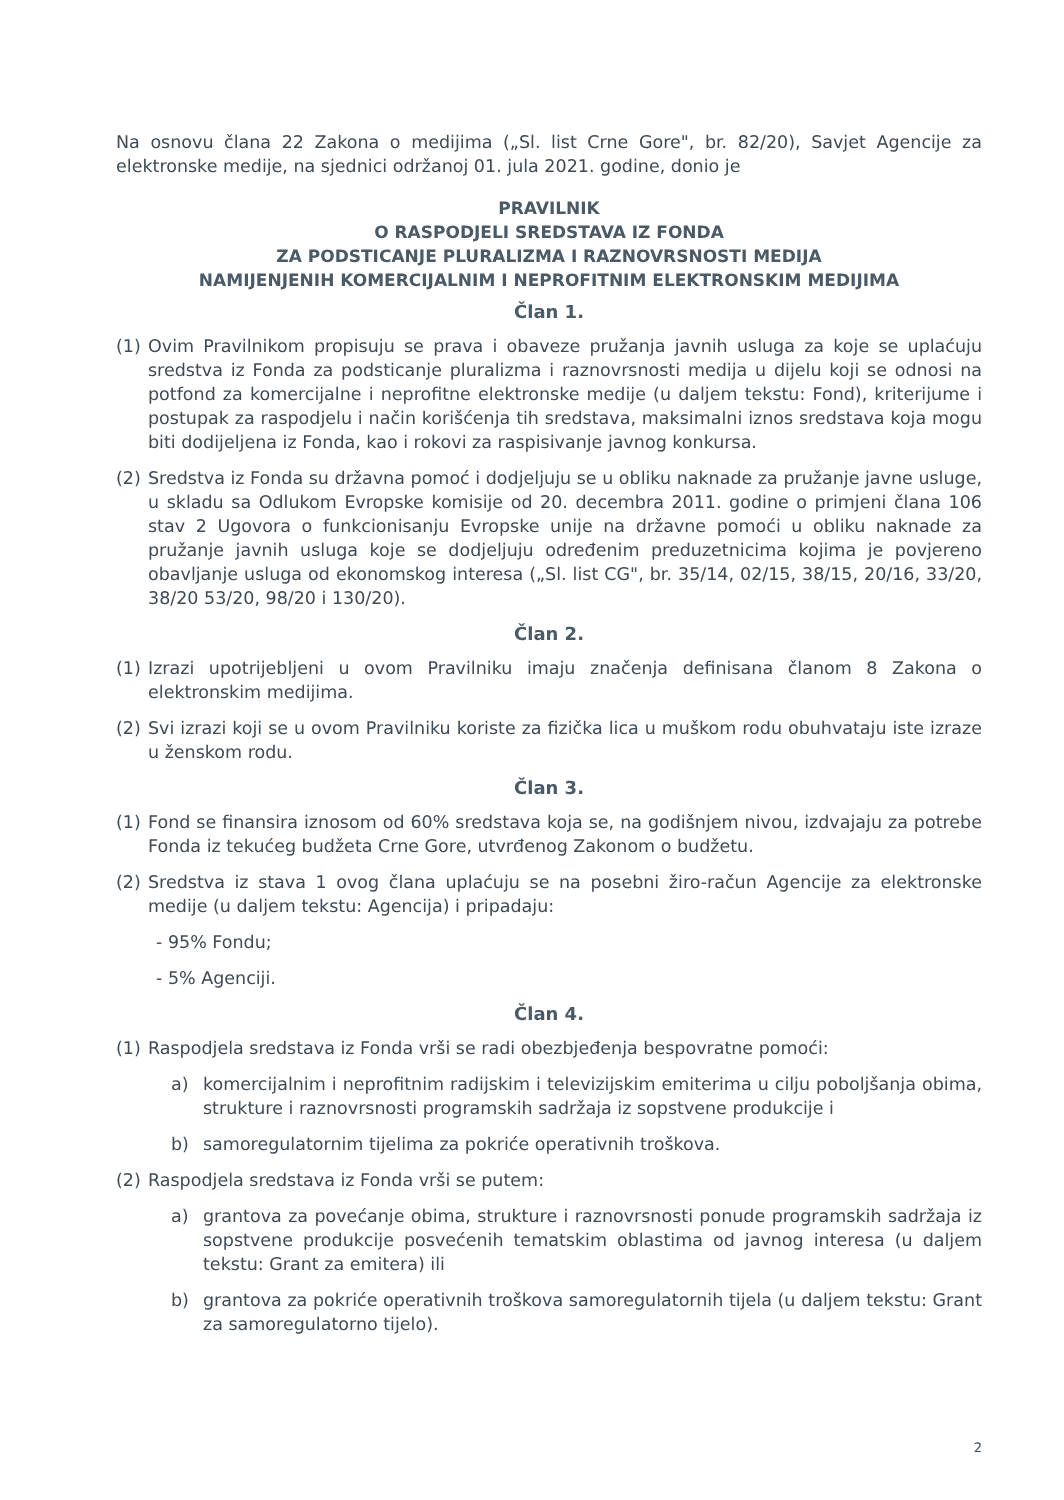Na osnovu člana 22 Zakona o medijima („Sl. list Crne Gore", br. 82/20), Savjet Agencije za elektronske medije, na sjednici održanoj 01. jula 2021. godine, donio je
PRAVILNIK
O RASPODJELI SREDSTAVA IZ FONDA
ZA PODSTICANJE PLURALIZMA I RAZNOVRSNOSTI MEDIJA
NAMIJENJENIH KOMERCIJALNIM I NEPROFITNIM ELEKTRONSKIM MEDIJIMA
Član 1.
(1) Ovim Pravilnikom propisuju se prava i obaveze pružanja javnih usluga za koje se uplaćuju sredstva iz Fonda za podsticanje pluralizma i raznovrsnosti medija u dijelu koji se odnosi na potfond za komercijalne i neprofitne elektronske medije (u daljem tekstu: Fond), kriterijume i postupak za raspodjelu i način korišćenja tih sredstava, maksimalni iznos sredstava koja mogu biti dodijeljena iz Fonda, kao i rokovi za raspisivanje javnog konkursa.
(2) Sredstva iz Fonda su državna pomoć i dodjeljuju se u obliku naknade za pružanje javne usluge, u skladu sa Odlukom Evropske komisije od 20. decembra 2011. godine o primjeni člana 106 stav 2 Ugovora o funkcionisanju Evropske unije na državne pomoći u obliku naknade za pružanje javnih usluga koje se dodjeljuju određenim preduzetnicima kojima je povjereno obavljanje usluga od ekonomskog interesa („Sl. list CG", br. 35/14, 02/15, 38/15, 20/16, 33/20, 38/20 53/20, 98/20 i 130/20).
Član 2.
(1) Izrazi upotrijebljeni u ovom Pravilniku imaju značenja definisana članom 8 Zakona o elektronskim medijima.
(2) Svi izrazi koji se u ovom Pravilniku koriste za fizička lica u muškom rodu obuhvataju iste izraze u ženskom rodu.
Član 3.
(1) Fond se finansira iznosom od 60% sredstava koja se, na godišnjem nivou, izdvajaju za potrebe Fonda iz tekućeg budžeta Crne Gore, utvrđenog Zakonom o budžetu.
(2) Sredstva iz stava 1 ovog člana uplaćuju se na posebni žiro-račun Agencije za elektronske medije (u daljem tekstu: Agencija) i pripadaju:
- 95% Fondu;
- 5% Agenciji.
Član 4.
(1) Raspodjela sredstava iz Fonda vrši se radi obezbjeđenja bespovratne pomoći:
a) komercijalnim i neprofitnim radijskim i televizijskim emiterima u cilju poboljšanja obima, strukture i raznovrsnosti programskih sadržaja iz sopstvene produkcije i
b) samoregulatornim tijelima za pokriće operativnih troškova.
(2) Raspodjela sredstava iz Fonda vrši se putem:
a) grantova za povećanje obima, strukture i raznovrsnosti ponude programskih sadržaja iz sopstvene produkcije posvećenih tematskim oblastima od javnog interesa (u daljem tekstu: Grant za emitera) ili
b) grantova za pokriće operativnih troškova samoregulatornih tijela (u daljem tekstu: Grant za samoregulatorno tijelo).
2